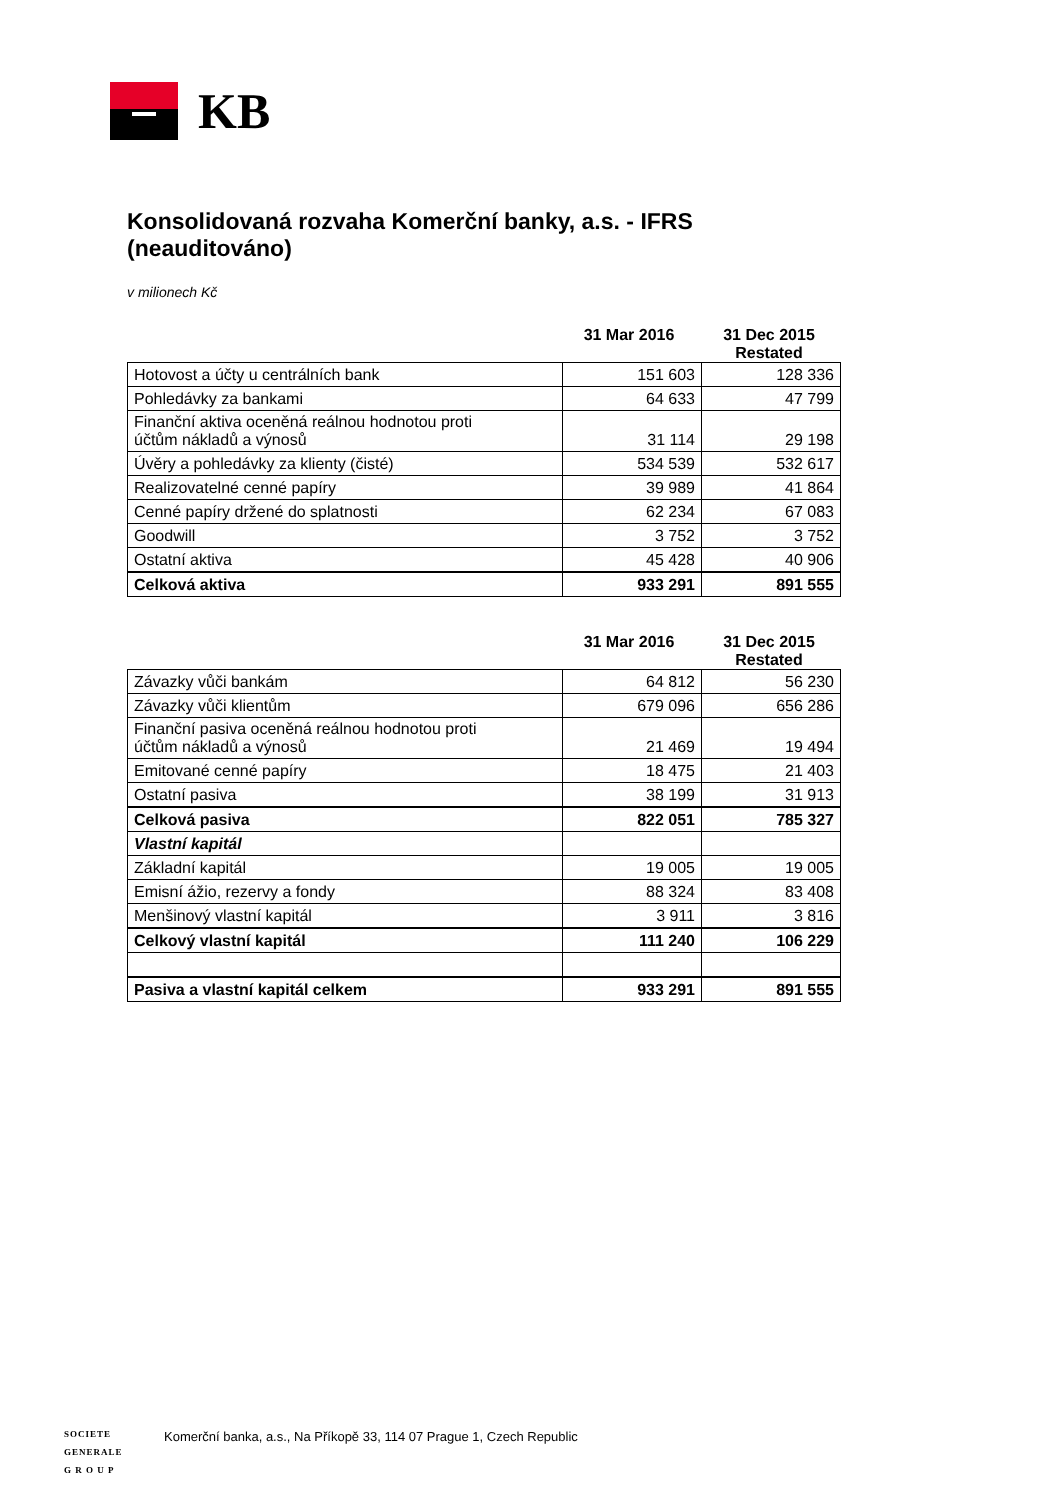KB
Konsolidovaná rozvaha Komerční banky, a.s. - IFRS (neauditováno)
v milionech Kč
31 Mar 2016 31 Dec 2015
Restated
| Hotovost a účty u centrálních bank | 151 603 | 128 336 |
| Pohledávky za bankami | 64 633 | 47 799 |
| Finanční aktiva oceněná reálnou hodnotou proti účtům nákladů a výnosů | 31 114 | 29 198 |
| Úvěry a pohledávky za klienty (čisté) | 534 539 | 532 617 |
| Realizovatelné cenné papíry | 39 989 | 41 864 |
| Cenné papíry držené do splatnosti | 62 234 | 67 083 |
| Goodwill | 3 752 | 3 752 |
| Ostatní aktiva | 45 428 | 40 906 |
| Celková aktiva | 933 291 | 891 555 |
31 Mar 2016 31 Dec 2015
Restated
| Závazky vůči bankám | 64 812 | 56 230 |
| Závazky vůči klientům | 679 096 | 656 286 |
| Finanční pasiva oceněná reálnou hodnotou proti účtům nákladů a výnosů | 21 469 | 19 494 |
| Emitované cenné papíry | 18 475 | 21 403 |
| Ostatní pasiva | 38 199 | 31 913 |
| Celková pasiva | 822 051 | 785 327 |
| Vlastní kapitál | | |
| Základní kapitál | 19 005 | 19 005 |
| Emisní ážio, rezervy a fondy | 88 324 | 83 408 |
| Menšinový vlastní kapitál | 3 911 | 3 816 |
| Celkový vlastní kapitál | 111 240 | 106 229 |
| Pasiva a vlastní kapitál celkem | 933 291 | 891 555 |
SOCIETE
GENERALE
G R O U P
Komerční banka, a.s., Na Příkopě 33, 114 07 Prague 1, Czech Republic